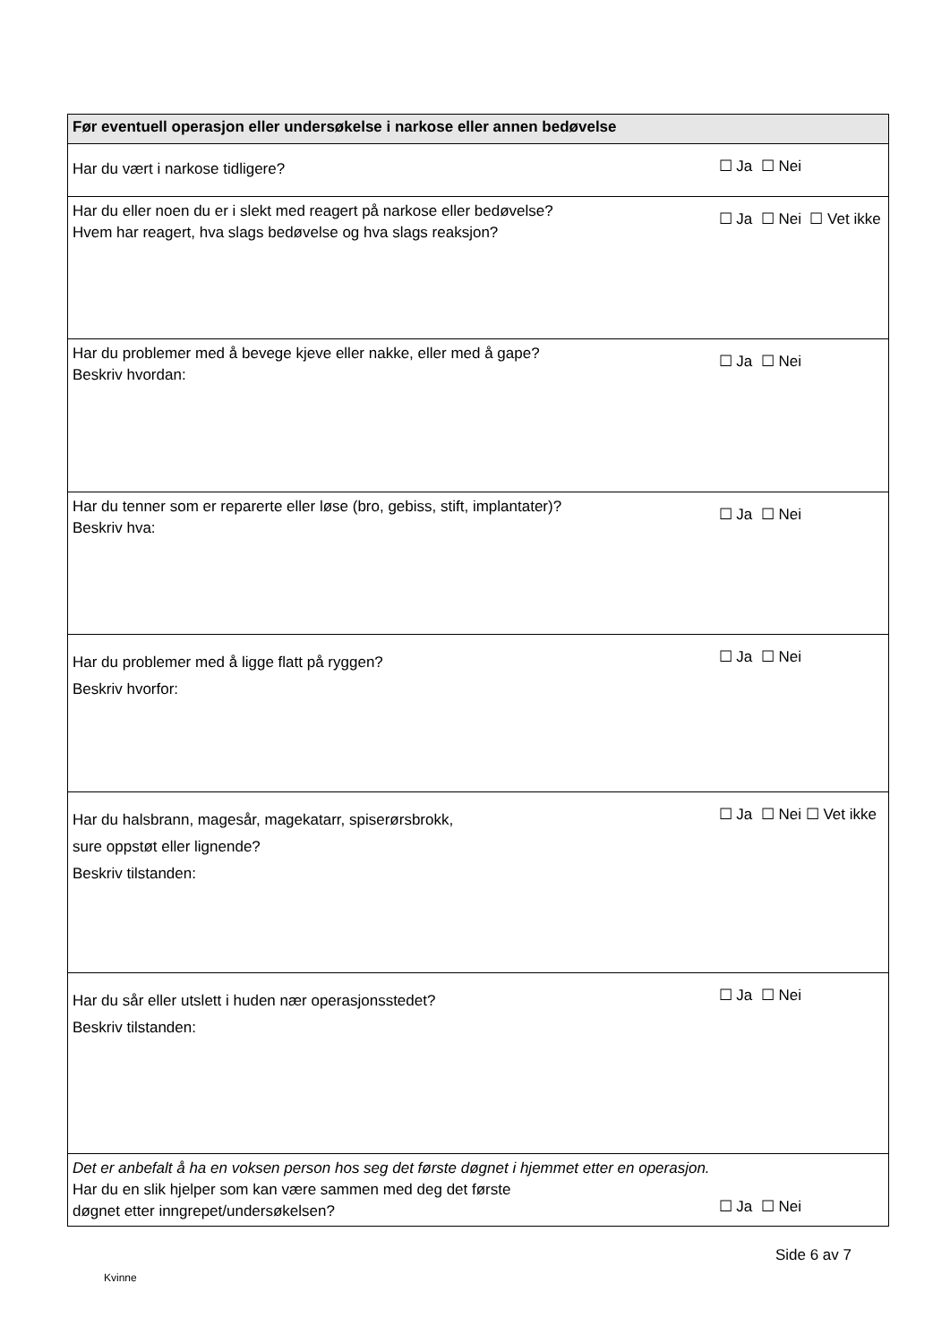| Før eventuell operasjon eller undersøkelse i narkose eller annen bedøvelse | |
| --- | --- |
| Har du vært i narkose tidligere? | ☐ Ja ☐ Nei |
| Har du eller noen du er i slekt med reagert på narkose eller bedøvelse? Hvem har reagert, hva slags bedøvelse og hva slags reaksjon? | ☐ Ja ☐ Nei ☐ Vet ikke |
| Har du problemer med å bevege kjeve eller nakke, eller med å gape? Beskriv hvordan: | ☐ Ja ☐ Nei |
| Har du tenner som er reparerte eller løse (bro, gebiss, stift, implantater)? Beskriv hva: | ☐ Ja ☐ Nei |
| Har du problemer med å ligge flatt på ryggen? Beskriv hvorfor: | ☐ Ja ☐ Nei |
| Har du halsbrann, magesår, magekatarr, spiserørsbrokk, sure oppstøt eller lignende? Beskriv tilstanden: | ☐ Ja ☐ Nei ☐ Vet ikke |
| Har du sår eller utslett i huden nær operasjonsstedet? Beskriv tilstanden: | ☐ Ja ☐ Nei |
| Det er anbefalt å ha en voksen person hos seg det første døgnet i hjemmet etter en operasjon. Har du en slik hjelper som kan være sammen med deg det første døgnet etter inngrepet/undersøkelsen? | ☐ Ja ☐ Nei |
Side 6 av 7
Kvinne